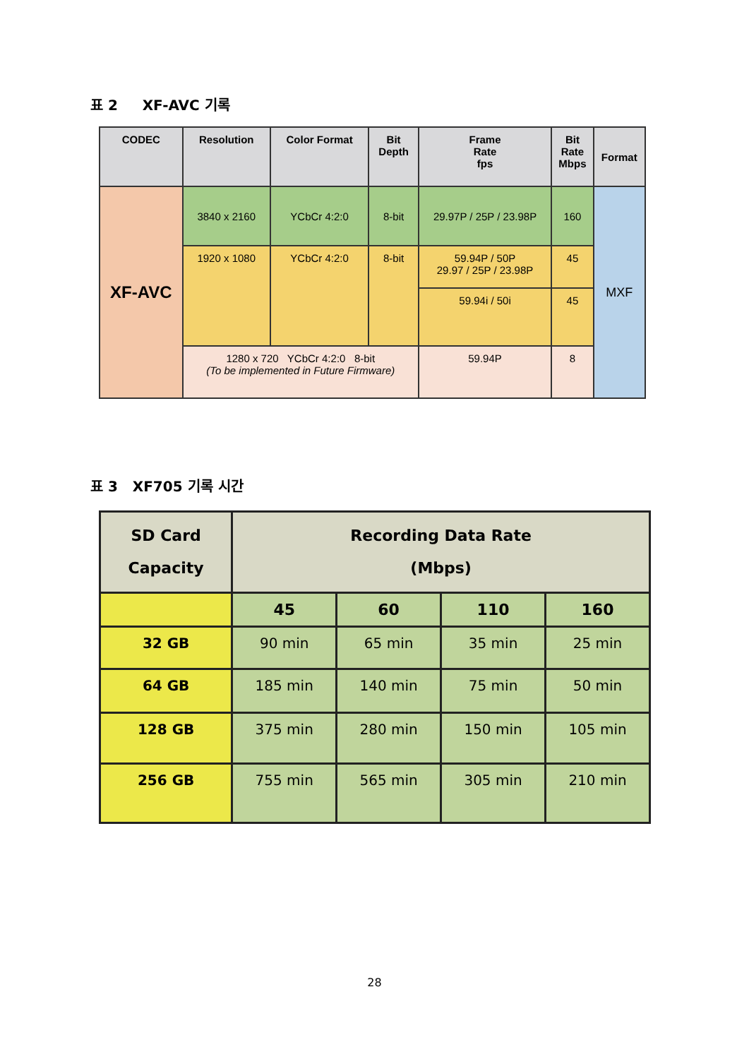표 2 XF-AVC 기록
| CODEC | Resolution | Color Format | Bit Depth | Frame Rate fps | Bit Rate Mbps | Format |
| --- | --- | --- | --- | --- | --- | --- |
| XF-AVC | 3840 x 2160 | YCbCr 4:2:0 | 8-bit | 29.97P / 25P / 23.98P | 160 | MXF |
| | 1920 x 1080 | YCbCr 4:2:0 | 8-bit | 59.94P / 50P 29.97 / 25P / 23.98P | 45 | |
| | | | | 59.94i / 50i | 45 | |
| | 1280 x 720 YCbCr 4:2:0 8-bit (To be implemented in Future Firmware) | | | 59.94P | 8 | |
표 3 XF705 기록 시간
| SD Card Capacity | Recording Data Rate (Mbps) | | | |
| | 45 | 60 | 110 | 160 |
| 32 GB | 90 min | 65 min | 35 min | 25 min |
| 64 GB | 185 min | 140 min | 75 min | 50 min |
| 128 GB | 375 min | 280 min | 150 min | 105 min |
| 256 GB | 755 min | 565 min | 305 min | 210 min |
28